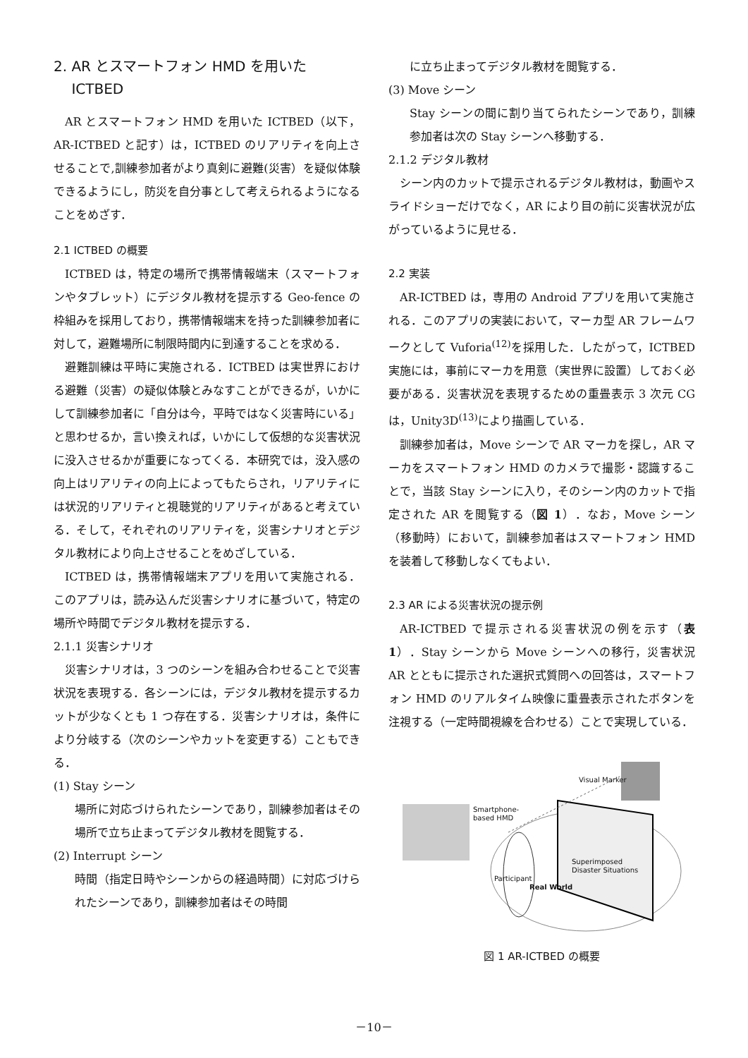2. AR とスマートフォン HMD を用いた
ICTBED
AR とスマートフォン HMD を用いた ICTBED（以下，AR-ICTBED と記す）は，ICTBED のリアリティを向上させることで,訓練参加者がより真剣に避難(災害）を疑似体験できるようにし，防災を自分事として考えられるようになることをめざす．
2.1 ICTBED の概要
ICTBED は，特定の場所で携帯情報端末（スマートフォンやタブレット）にデジタル教材を提示する Geo-fence の枠組みを採用しており，携帯情報端末を持った訓練参加者に対して，避難場所に制限時間内に到達することを求める．
避難訓練は平時に実施される．ICTBED は実世界における避難（災害）の疑似体験とみなすことができるが，いかにして訓練参加者に「自分は今，平時ではなく災害時にいる」と思わせるか，言い換えれば，いかにして仮想的な災害状況に没入させるかが重要になってくる．本研究では，没入感の向上はリアリティの向上によってもたらされ，リアリティには状況的リアリティと視聴覚的リアリティがあると考えている．そして，それぞれのリアリティを，災害シナリオとデジタル教材により向上させることをめざしている．
ICTBED は，携帯情報端末アプリを用いて実施される．このアプリは，読み込んだ災害シナリオに基づいて，特定の場所や時間でデジタル教材を提示する．
2.1.1 災害シナリオ
災害シナリオは，3 つのシーンを組み合わせることで災害状況を表現する．各シーンには，デジタル教材を提示するカットが少なくとも 1 つ存在する．災害シナリオは，条件により分岐する（次のシーンやカットを変更する）こともできる．
(1) Stay シーン
場所に対応づけられたシーンであり，訓練参加者はその場所で立ち止まってデジタル教材を閲覧する．
(2) Interrupt シーン
時間（指定日時やシーンからの経過時間）に対応づけられたシーンであり，訓練参加者はその時間
に立ち止まってデジタル教材を閲覧する．
(3) Move シーン
Stay シーンの間に割り当てられたシーンであり，訓練参加者は次の Stay シーンへ移動する．
2.1.2 デジタル教材
シーン内のカットで提示されるデジタル教材は，動画やスライドショーだけでなく，AR により目の前に災害状況が広がっているように見せる．
2.2 実装
AR-ICTBED は，専用の Android アプリを用いて実施される．このアプリの実装において，マーカ型 AR フレームワークとして Vuforia<sup>(12)</sup>を採用した．したがって，ICTBED 実施には，事前にマーカを用意（実世界に設置）しておく必要がある．災害状況を表現するための重畳表示 3 次元 CG は，Unity3D<sup>(13)</sup>により描画している．
訓練参加者は，Move シーンで AR マーカを探し，AR マーカをスマートフォン HMD のカメラで撮影・認識することで，当該 Stay シーンに入り，そのシーン内のカットで指定された AR を閲覧する（図 1）．なお，Move シーン（移動時）において，訓練参加者はスマートフォン HMD を装着して移動しなくてもよい．
2.3 AR による災害状況の提示例
AR-ICTBED で提示される災害状況の例を示す（表 1）．Stay シーンから Move シーンへの移行，災害状況 AR とともに提示された選択式質問への回答は，スマートフォン HMD のリアルタイム映像に重畳表示されたボタンを注視する（一定時間視線を合わせる）ことで実現している．
Visual Marker
Smartphone-
based HMD
Superimposed
Disaster Situations
Participant
Real World
図 1 AR-ICTBED の概要
－10－